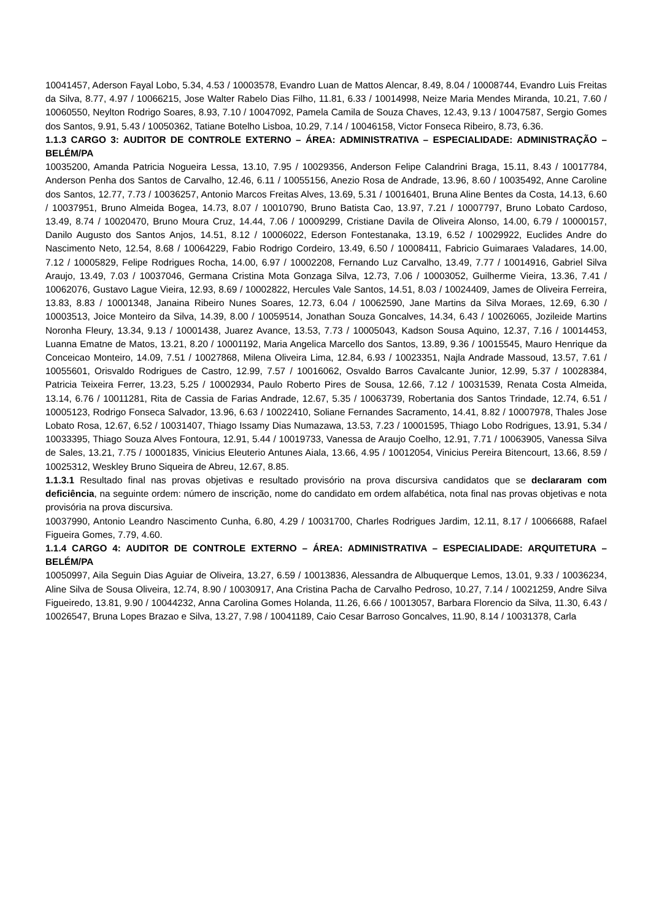10041457, Aderson Fayal Lobo, 5.34, 4.53 / 10003578, Evandro Luan de Mattos Alencar, 8.49, 8.04 / 10008744, Evandro Luis Freitas da Silva, 8.77, 4.97 / 10066215, Jose Walter Rabelo Dias Filho, 11.81, 6.33 / 10014998, Neize Maria Mendes Miranda, 10.21, 7.60 / 10060550, Neylton Rodrigo Soares, 8.93, 7.10 / 10047092, Pamela Camila de Souza Chaves, 12.43, 9.13 / 10047587, Sergio Gomes dos Santos, 9.91, 5.43 / 10050362, Tatiane Botelho Lisboa, 10.29, 7.14 / 10046158, Victor Fonseca Ribeiro, 8.73, 6.36.
1.1.3 CARGO 3: AUDITOR DE CONTROLE EXTERNO – ÁREA: ADMINISTRATIVA – ESPECIALIDADE: ADMINISTRAÇÃO – BELÉM/PA
10035200, Amanda Patricia Nogueira Lessa, 13.10, 7.95 / 10029356, Anderson Felipe Calandrini Braga, 15.11, 8.43 / 10017784, Anderson Penha dos Santos de Carvalho, 12.46, 6.11 / 10055156, Anezio Rosa de Andrade, 13.96, 8.60 / 10035492, Anne Caroline dos Santos, 12.77, 7.73 / 10036257, Antonio Marcos Freitas Alves, 13.69, 5.31 / 10016401, Bruna Aline Bentes da Costa, 14.13, 6.60 / 10037951, Bruno Almeida Bogea, 14.73, 8.07 / 10010790, Bruno Batista Cao, 13.97, 7.21 / 10007797, Bruno Lobato Cardoso, 13.49, 8.74 / 10020470, Bruno Moura Cruz, 14.44, 7.06 / 10009299, Cristiane Davila de Oliveira Alonso, 14.00, 6.79 / 10000157, Danilo Augusto dos Santos Anjos, 14.51, 8.12 / 10006022, Ederson Fontestanaka, 13.19, 6.52 / 10029922, Euclides Andre do Nascimento Neto, 12.54, 8.68 / 10064229, Fabio Rodrigo Cordeiro, 13.49, 6.50 / 10008411, Fabricio Guimaraes Valadares, 14.00, 7.12 / 10005829, Felipe Rodrigues Rocha, 14.00, 6.97 / 10002208, Fernando Luz Carvalho, 13.49, 7.77 / 10014916, Gabriel Silva Araujo, 13.49, 7.03 / 10037046, Germana Cristina Mota Gonzaga Silva, 12.73, 7.06 / 10003052, Guilherme Vieira, 13.36, 7.41 / 10062076, Gustavo Lague Vieira, 12.93, 8.69 / 10002822, Hercules Vale Santos, 14.51, 8.03 / 10024409, James de Oliveira Ferreira, 13.83, 8.83 / 10001348, Janaina Ribeiro Nunes Soares, 12.73, 6.04 / 10062590, Jane Martins da Silva Moraes, 12.69, 6.30 / 10003513, Joice Monteiro da Silva, 14.39, 8.00 / 10059514, Jonathan Souza Goncalves, 14.34, 6.43 / 10026065, Jozileide Martins Noronha Fleury, 13.34, 9.13 / 10001438, Juarez Avance, 13.53, 7.73 / 10005043, Kadson Sousa Aquino, 12.37, 7.16 / 10014453, Luanna Ematne de Matos, 13.21, 8.20 / 10001192, Maria Angelica Marcello dos Santos, 13.89, 9.36 / 10015545, Mauro Henrique da Conceicao Monteiro, 14.09, 7.51 / 10027868, Milena Oliveira Lima, 12.84, 6.93 / 10023351, Najla Andrade Massoud, 13.57, 7.61 / 10055601, Orisvaldo Rodrigues de Castro, 12.99, 7.57 / 10016062, Osvaldo Barros Cavalcante Junior, 12.99, 5.37 / 10028384, Patricia Teixeira Ferrer, 13.23, 5.25 / 10002934, Paulo Roberto Pires de Sousa, 12.66, 7.12 / 10031539, Renata Costa Almeida, 13.14, 6.76 / 10011281, Rita de Cassia de Farias Andrade, 12.67, 5.35 / 10063739, Robertania dos Santos Trindade, 12.74, 6.51 / 10005123, Rodrigo Fonseca Salvador, 13.96, 6.63 / 10022410, Soliane Fernandes Sacramento, 14.41, 8.82 / 10007978, Thales Jose Lobato Rosa, 12.67, 6.52 / 10031407, Thiago Issamy Dias Numazawa, 13.53, 7.23 / 10001595, Thiago Lobo Rodrigues, 13.91, 5.34 / 10033395, Thiago Souza Alves Fontoura, 12.91, 5.44 / 10019733, Vanessa de Araujo Coelho, 12.91, 7.71 / 10063905, Vanessa Silva de Sales, 13.21, 7.75 / 10001835, Vinicius Eleuterio Antunes Aiala, 13.66, 4.95 / 10012054, Vinicius Pereira Bitencourt, 13.66, 8.59 / 10025312, Weskley Bruno Siqueira de Abreu, 12.67, 8.85.
1.1.3.1 Resultado final nas provas objetivas e resultado provisório na prova discursiva candidatos que se declararam com deficiência, na seguinte ordem: número de inscrição, nome do candidato em ordem alfabética, nota final nas provas objetivas e nota provisória na prova discursiva.
10037990, Antonio Leandro Nascimento Cunha, 6.80, 4.29 / 10031700, Charles Rodrigues Jardim, 12.11, 8.17 / 10066688, Rafael Figueira Gomes, 7.79, 4.60.
1.1.4 CARGO 4: AUDITOR DE CONTROLE EXTERNO – ÁREA: ADMINISTRATIVA – ESPECIALIDADE: ARQUITETURA – BELÉM/PA
10050997, Aila Seguin Dias Aguiar de Oliveira, 13.27, 6.59 / 10013836, Alessandra de Albuquerque Lemos, 13.01, 9.33 / 10036234, Aline Silva de Sousa Oliveira, 12.74, 8.90 / 10030917, Ana Cristina Pacha de Carvalho Pedroso, 10.27, 7.14 / 10021259, Andre Silva Figueiredo, 13.81, 9.90 / 10044232, Anna Carolina Gomes Holanda, 11.26, 6.66 / 10013057, Barbara Florencio da Silva, 11.30, 6.43 / 10026547, Bruna Lopes Brazao e Silva, 13.27, 7.98 / 10041189, Caio Cesar Barroso Goncalves, 11.90, 8.14 / 10031378, Carla